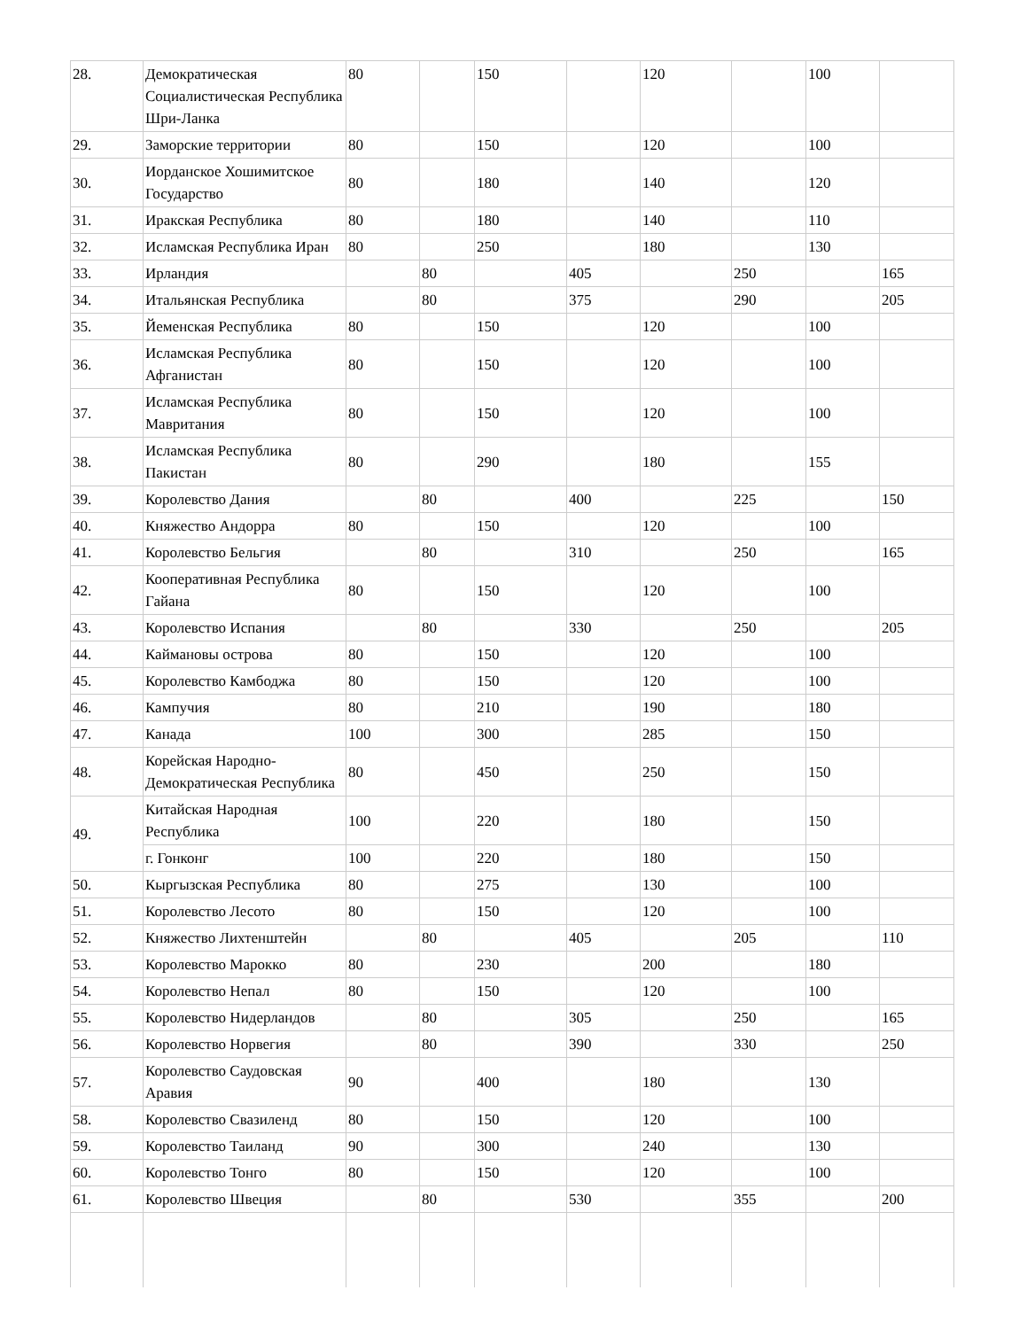| 28. | Демократическая Социалистическая Республика Шри-Ланка | 80 | | 150 | | 120 | | 100 | |
| 29. | Заморские территории | 80 | | 150 | | 120 | | 100 | |
| 30. | Иорданское Хошимитское Государство | 80 | | 180 | | 140 | | 120 | |
| 31. | Иракская Республика | 80 | | 180 | | 140 | | 110 | |
| 32. | Исламская Республика Иран | 80 | | 250 | | 180 | | 130 | |
| 33. | Ирландия | | 80 | | 405 | | 250 | | 165 |
| 34. | Итальянская Республика | | 80 | | 375 | | 290 | | 205 |
| 35. | Йеменская Республика | 80 | | 150 | | 120 | | 100 | |
| 36. | Исламская Республика Афганистан | 80 | | 150 | | 120 | | 100 | |
| 37. | Исламская Республика Мавритания | 80 | | 150 | | 120 | | 100 | |
| 38. | Исламская Республика Пакистан | 80 | | 290 | | 180 | | 155 | |
| 39. | Королевство Дания | | 80 | | 400 | | 225 | | 150 |
| 40. | Княжество Андорра | 80 | | 150 | | 120 | | 100 | |
| 41. | Королевство Бельгия | | 80 | | 310 | | 250 | | 165 |
| 42. | Кооперативная Республика Гайана | 80 | | 150 | | 120 | | 100 | |
| 43. | Королевство Испания | | 80 | | 330 | | 250 | | 205 |
| 44. | Каймановы острова | 80 | | 150 | | 120 | | 100 | |
| 45. | Королевство Камбоджа | 80 | | 150 | | 120 | | 100 | |
| 46. | Кампучия | 80 | | 210 | | 190 | | 180 | |
| 47. | Канада | 100 | | 300 | | 285 | | 150 | |
| 48. | Корейская Народно-Демократическая Республика | 80 | | 450 | | 250 | | 150 | |
| 49. | Китайская Народная Республика | 100 | | 220 | | 180 | | 150 | |
| | г. Гонконг | 100 | | 220 | | 180 | | 150 | |
| 50. | Кыргызская Республика | 80 | | 275 | | 130 | | 100 | |
| 51. | Королевство Лесото | 80 | | 150 | | 120 | | 100 | |
| 52. | Княжество Лихтенштейн | | 80 | | 405 | | 205 | | 110 |
| 53. | Королевство Марокко | 80 | | 230 | | 200 | | 180 | |
| 54. | Королевство Непал | 80 | | 150 | | 120 | | 100 | |
| 55. | Королевство Нидерландов | | 80 | | 305 | | 250 | | 165 |
| 56. | Королевство Норвегия | | 80 | | 390 | | 330 | | 250 |
| 57. | Королевство Саудовская Аравия | 90 | | 400 | | 180 | | 130 | |
| 58. | Королевство Свазиленд | 80 | | 150 | | 120 | | 100 | |
| 59. | Королевство Таиланд | 90 | | 300 | | 240 | | 130 | |
| 60. | Королевство Тонго | 80 | | 150 | | 120 | | 100 | |
| 61. | Королевство Швеция | | 80 | | 530 | | 355 | | 200 |